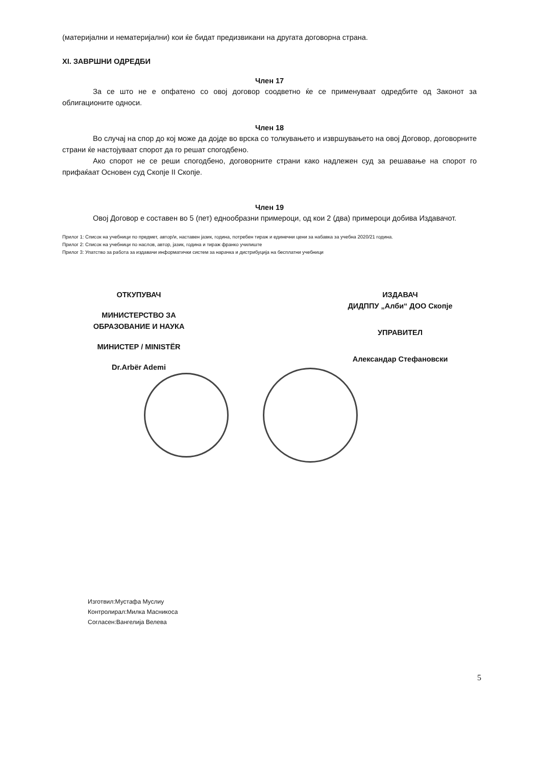(материјални и нематеријални) кои ќе бидат предизвикани на другата договорна страна.
XI. ЗАВРШНИ ОДРЕДБИ
Член 17
За се што не е опфатено со овој договор соодветно ќе се применуваат одредбите од Законот за облигационите односи.
Член 18
Во случај на спор до кој може да дојде во врска со толкувањето и извршувањето на овој Договор, договорните страни ќе настојуваат спорот да го решат спогодбено.
Ако спорот не се реши спогодбено, договорните страни како надлежен суд за решавање на спорот го прифаќаат Основен суд Скопје II Скопје.
Член 19
Овој Договор е составен во 5 (пет) еднообразни примероци, од кои 2 (два) примероци добива Издавачот.
Прилог 1: Список на учебници по предмет, автор/и, наставен јазик, година, потребен тираж и единечни цени за набавка за учебна 2020/21 година.
Прилог 2: Список на учебници по наслов, автор, јазик, година и тираж франко училиште
Прилог 3: Упатство за работа за издавачи информатички систем за нарачка и дистрибуција на бесплатни учебници
ОТКУПУВАЧ
МИНИСТЕРСТВО ЗА
ОБРАЗОВАНИЕ И НАУКА
МИНИСТЕР / MINISTËR
Dr.Arbër Ademi
ИЗДАВАЧ
ДИДППУ „Алби“ ДОО Скопје
УПРАВИТЕЛ
Александар Стефановски
Изготвил:Мустафа Муслиу
Контролирал:Милка Масникоса
Согласен:Вангелија Велева
5